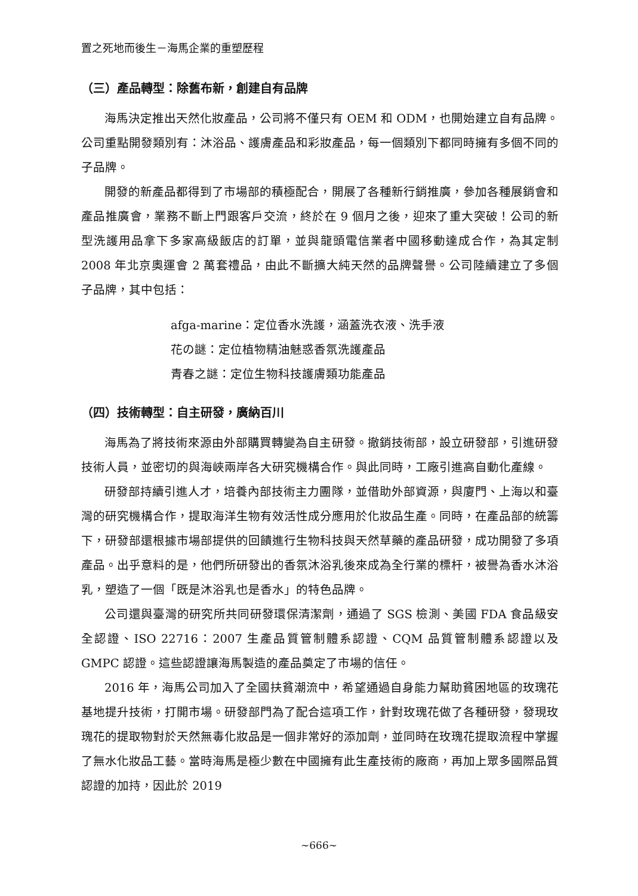置之死地而後生－海馬企業的重塑歷程
（三）產品轉型：除舊布新，創建自有品牌
海馬決定推出天然化妝產品，公司將不僅只有 OEM 和 ODM，也開始建立自有品牌。公司重點開發類別有：沐浴品、護膚產品和彩妝產品，每一個類別下都同時擁有多個不同的子品牌。
開發的新產品都得到了市場部的積極配合，開展了各種新行銷推廣，參加各種展銷會和產品推廣會，業務不斷上門跟客戶交流，終於在 9 個月之後，迎來了重大突破！公司的新型洗護用品拿下多家高級飯店的訂單，並與龍頭電信業者中國移動達成合作，為其定制 2008 年北京奧運會 2 萬套禮品，由此不斷擴大純天然的品牌聲譽。公司陸續建立了多個子品牌，其中包括：
afga-marine：定位香水洗護，涵蓋洗衣液、洗手液
花の謎：定位植物精油魅惑香氛洗護產品
青春之謎：定位生物科技護膚類功能產品
（四）技術轉型：自主研發，廣納百川
海馬為了將技術來源由外部購買轉變為自主研發。撤銷技術部，設立研發部，引進研發技術人員，並密切的與海峽兩岸各大研究機構合作。與此同時，工廠引進高自動化產線。
研發部持續引進人才，培養內部技術主力團隊，並借助外部資源，與廈門、上海以和臺灣的研究機構合作，提取海洋生物有效活性成分應用於化妝品生產。同時，在產品部的統籌下，研發部還根據市場部提供的回饋進行生物科技與天然草藥的產品研發，成功開發了多項產品。出乎意料的是，他們所研發出的香氛沐浴乳後來成為全行業的標杆，被譽為香水沐浴乳，塑造了一個「既是沐浴乳也是香水」的特色品牌。
公司還與臺灣的研究所共同研發環保清潔劑，通過了 SGS 檢測、美國 FDA 食品級安全認證、ISO 22716：2007 生產品質管制體系認證、CQM 品質管制體系認證以及 GMPC 認證。這些認證讓海馬製造的產品奠定了市場的信任。
2016 年，海馬公司加入了全國扶貧潮流中，希望通過自身能力幫助貧困地區的玫瑰花基地提升技術，打開市場。研發部門為了配合這項工作，針對玫瑰花做了各種研發，發現玫瑰花的提取物對於天然無毒化妝品是一個非常好的添加劑，並同時在玫瑰花提取流程中掌握了無水化妝品工藝。當時海馬是極少數在中國擁有此生產技術的廠商，再加上眾多國際品質認證的加持，因此於 2019
~666~